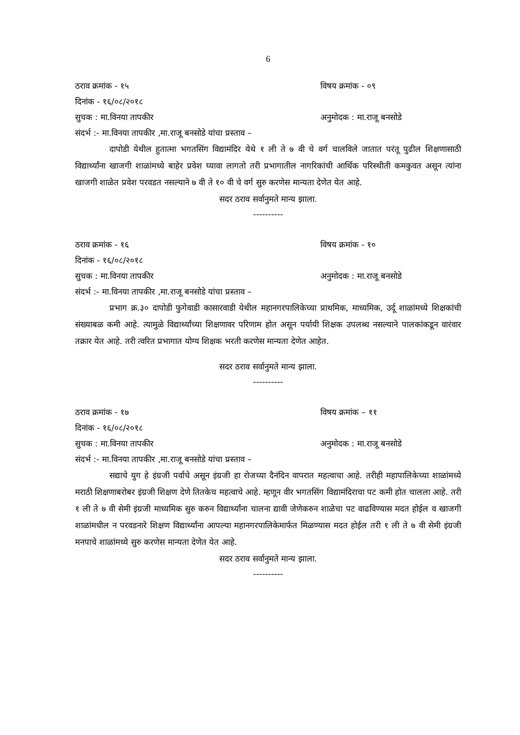6
ठराव क्रमांक - १५ विषय क्रमांक - ०९
दिनांक - १६/०८/२०१८
सुचक : मा.विनया तापकीर अनुमोदक : मा.राजू बनसोडे
संदर्भ :- मा.विनया तापकीर ,मा.राजू बनसोडे यांचा प्रस्ताव –
दापोडी येथील हुतात्मा भगतसिंग विद्यामंदिर येथे १ ली ते ७ वी चे वर्ग चालविले जातात परंतू पुढील शिक्षणासाठी विद्यार्थ्यांना खाजगी शाळांमध्ये बाहेर प्रवेश घ्यावा लागतो तरी प्रभागातील नागरिकांची आर्थिक परिस्थीती कमकुवत असून त्यांना खाजगी शाळेत प्रवेश परवडत नसल्याने ७ वी ते १० वी चे वर्ग सुरु करणेस मान्यता देणेत येत आहे.
सदर ठराव सर्वानुमते मान्य झाला.
----------
ठराव क्रमांक - १६ विषय क्रमांक - १०
दिनांक - १६/०८/२०१८
सुचक : मा.विनया तापकीर अनुमोदक : मा.राजू बनसोडे
संदर्भ :- मा.विनया तापकीर ,मा.राजू बनसोडे यांचा प्रस्ताव –
प्रभाग क्र.३० दापोडी फुगेवाडी कासारवाडी येथील महानगरपालिकेच्या प्राथमिक, माध्यमिक, उर्दू शाळांमध्ये शिक्षकांची संख्याबळ कमी आहे. त्यामुळे विद्यार्थ्यांच्या शिक्षणावर परिणाम होत असून पर्यायी शिक्षक उपलब्ध नसल्याने पालकांकडून वारंवार तक्रार येत आहे. तरी त्वरित प्रभागात योग्य शिक्षक भरती करणेस मान्यता देणेत आहेत.
सदर ठराव सर्वानुमते मान्य झाला.
----------
ठराव क्रमांक - १७ विषय क्रमांक – ११
दिनांक - १६/०८/२०१८
सुचक : मा.विनया तापकीर अनुमोदक : मा.राजू बनसोडे
संदर्भ :- मा.विनया तापकीर ,मा.राजू बनसोडे यांचा प्रस्ताव –
सद्याचे युग हे इंग्रजी पर्वाचे असून इंग्रजी हा रोजच्या दैनंदिन वापरात महत्वाचा आहे. तरीही महापालिकेच्या शाळांमध्ये मराठी शिक्षणाबरोबर इंग्रजी शिक्षण देणे तितकेच महत्वाचे आहे. म्हणून वीर भगतसिंग विद्यामंदिराचा पट कमी होत चालला आहे. तरी १ ली ते ७ वी सेमी इंग्रजी माध्यमिक सुरु करुन विद्यार्थ्यांना चालना द्यावी जेणेकरुन शाळेचा पट वाढविण्यास मदत होईल व खाजगी शाळांमधील न परवडनारे शिक्षण विद्यार्थ्यांना आपल्या महानगरपालिकेमार्फत मिळण्यास मदत होईल तरी १ ली ते ७ वी सेमी इंग्रजी मनपाचे शाळांमध्ये सुरु करणेस मान्यता देणेत येत आहे.
सदर ठराव सर्वानुमते मान्य झाला.
----------